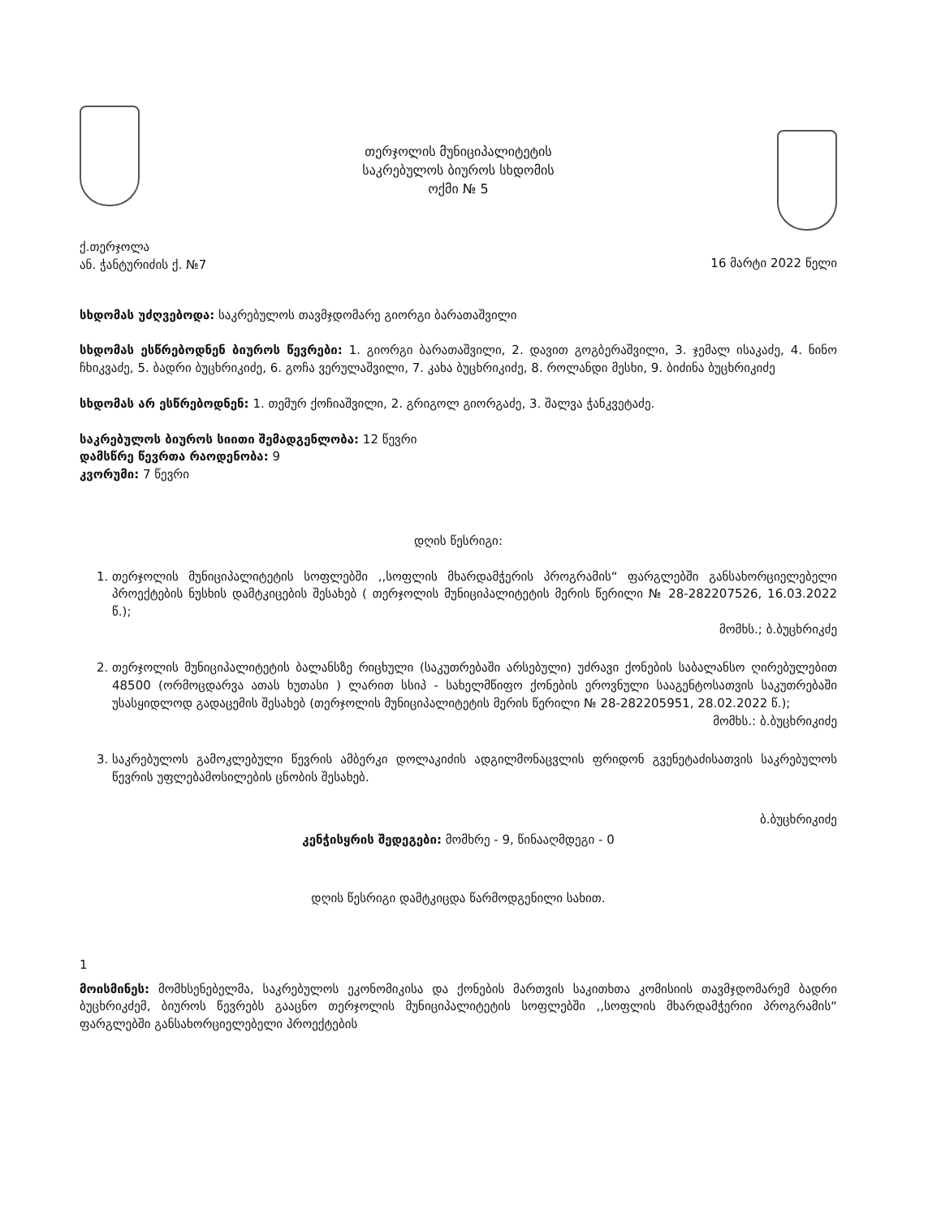თერჯოლის მუნიციპალიტეტის
საკრებულოს ბიუროს სხდომის
ოქმი № 5
ქ.თერჯოლა
ან. ჭანტურიძის ქ. №7
16 მარტი 2022 წელი
სხდომას უძღვებოდა: საკრებულოს თავმჯდომარე გიორგი ბარათაშვილი
სხდომას ესწრებოდნენ ბიუროს წევრები: 1. გიორგი ბარათაშვილი, 2. დავით გოგბერაშვილი, 3. ჯემალ ისაკაძე, 4. ნინო ჩხიკვაძე, 5. ბადრი ბუცხრიკიძე, 6. გოჩა ვერულაშვილი, 7. კახა ბუცხრიკიძე, 8. როლანდი მესხი, 9. ბიძინა ბუცხრიკიძე
სხდომას არ ესწრებოდნენ: 1. თემურ ქოჩიაშვილი, 2. გრიგოლ გიორგაძე, 3. შალვა ჭანკვეტაძე.
საკრებულოს ბიუროს სიითი შემადგენლობა: 12 წევრი
დამსწრე წევრთა რაოდენობა: 9
კვორუმი: 7 წევრი
დღის წესრიგი:
1. თერჯოლის მუნიციპალიტეტის სოფლებში ,,სოფლის მხარდამჭერის პროგრამის“ ფარგლებში განსახორციელებელი პროექტების ნუსხის დამტკიცების შესახებ ( თერჯოლის მუნიციპალიტეტის მერის წერილი № 28-282207526, 16.03.2022 წ.);
მომხს.; ბ.ბუცხრიკძე
2. თერჯოლის მუნიციპალიტეტის ბალანსზე რიცხული (საკუთრებაში არსებული) უძრავი ქონების საბალანსო ღირებულებით 48500 (ორმოცდარვა ათას ხუთასი ) ლარით სსიპ - სახელმწიფო ქონების ეროვნული სააგენტოსათვის საკუთრებაში უსასყიდლოდ გადაცემის შესახებ (თერჯოლის მუნიციპალიტეტის მერის წერილი № 28-282205951, 28.02.2022 წ.);
მომხს.: ბ.ბუცხრიკიძე
3. საკრებულოს გამოკლებული წევრის ამბერკი დოლაკიძის ადგილმონაცვლის ფრიდონ გვენეტაძისათვის საკრებულოს წევრის უფლებამოსილების ცნობის შესახებ.
ბ.ბუცხრიკიძე
კენჭისყრის შედეგები: მომხრე - 9, წინააღმდეგი - 0
დღის წესრიგი დამტკიცდა წარმოდგენილი სახით.
1
მოისმინეს: მომხსენებელმა, საკრებულოს ეკონომიკისა და ქონების მართვის საკითხთა კომისიის თავმჯდომარემ ბადრი ბუცხრიკძემ, ბიუროს წევრებს გააცნო თერჯოლის მუნიციპალიტეტის სოფლებში ,,სოფლის მხარდამჭერიი პროგრამის“ ფარგლებში განსახორციელებელი პროექტების